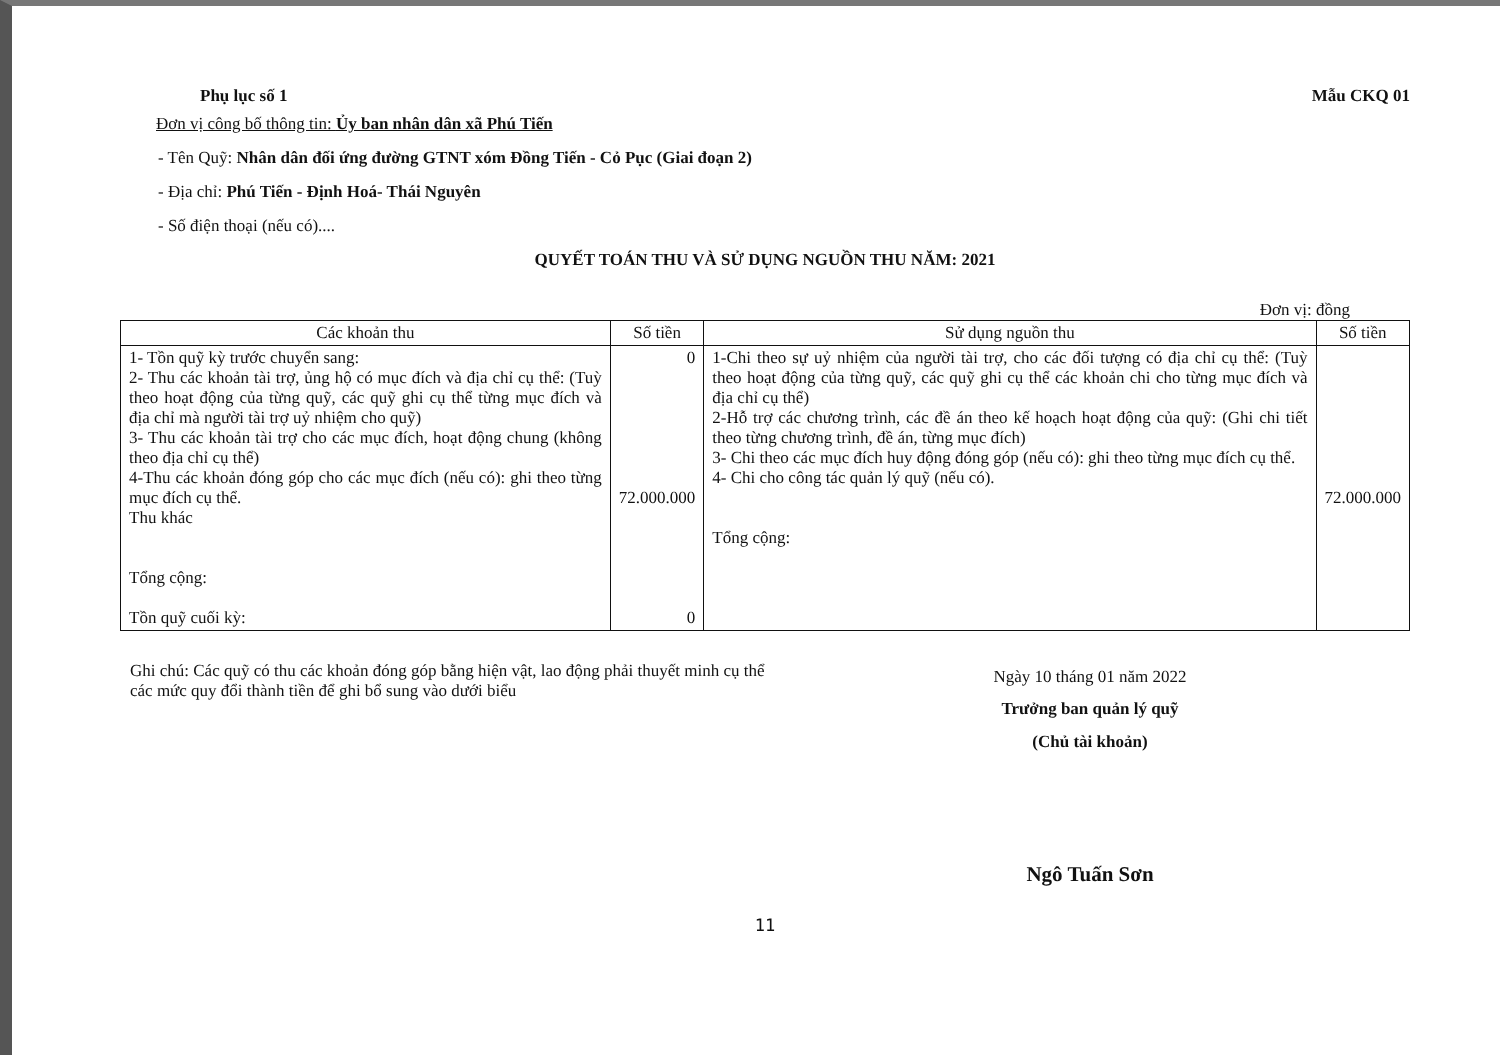Phụ lục số 1 Mẫu CKQ 01
Đơn vị công bố thông tin: Ủy ban nhân dân xã Phú Tiến
- Tên Quỹ: Nhân dân đối ứng đường GTNT xóm Đồng Tiến - Cỏ Pục (Giai đoạn 2)
- Địa chỉ: Phú Tiến - Định Hoá- Thái Nguyên
- Số điện thoại (nếu có)....
QUYẾT TOÁN THU VÀ SỬ DỤNG NGUỒN THU NĂM: 2021
Đơn vị: đồng
| Các khoản thu | Số tiền | Sử dụng nguồn thu | Số tiền |
| --- | --- | --- | --- |
| 1- Tồn quỹ kỳ trước chuyển sang: 2- Thu các khoản tài trợ, ủng hộ có mục đích và địa chỉ cụ thể: (Tuỳ theo hoạt động của từng quỹ, các quỹ ghi cụ thể từng mục đích và địa chỉ mà người tài trợ uỷ nhiệm cho quỹ) 3- Thu các khoản tài trợ cho các mục đích, hoạt động chung (không theo địa chỉ cụ thể) 4-Thu các khoản đóng góp cho các mục đích (nếu có): ghi theo từng mục đích cụ thể. Thu khác Tổng cộng: Tồn quỹ cuối kỳ: | 0 72.000.000 0 | 1-Chi theo sự uỷ nhiệm của người tài trợ, cho các đối tượng có địa chỉ cụ thể: (Tuỳ theo hoạt động của từng quỹ, các quỹ ghi cụ thể các khoản chi cho từng mục đích và địa chỉ cụ thể) 2-Hỗ trợ các chương trình, các đề án theo kế hoạch hoạt động của quỹ: (Ghi chi tiết theo từng chương trình, đề án, từng mục đích) 3- Chi theo các mục đích huy động đóng góp (nếu có): ghi theo từng mục đích cụ thể. 4- Chi cho công tác quản lý quỹ (nếu có). Tổng cộng: | 72.000.000 |
Ghi chú: Các quỹ có thu các khoản đóng góp bằng hiện vật, lao động phải thuyết minh cụ thể các mức quy đổi thành tiền để ghi bổ sung vào dưới biểu
Ngày 10 tháng 01 năm 2022
Trưởng ban quản lý quỹ
(Chủ tài khoản)
Ngô Tuấn Sơn
11